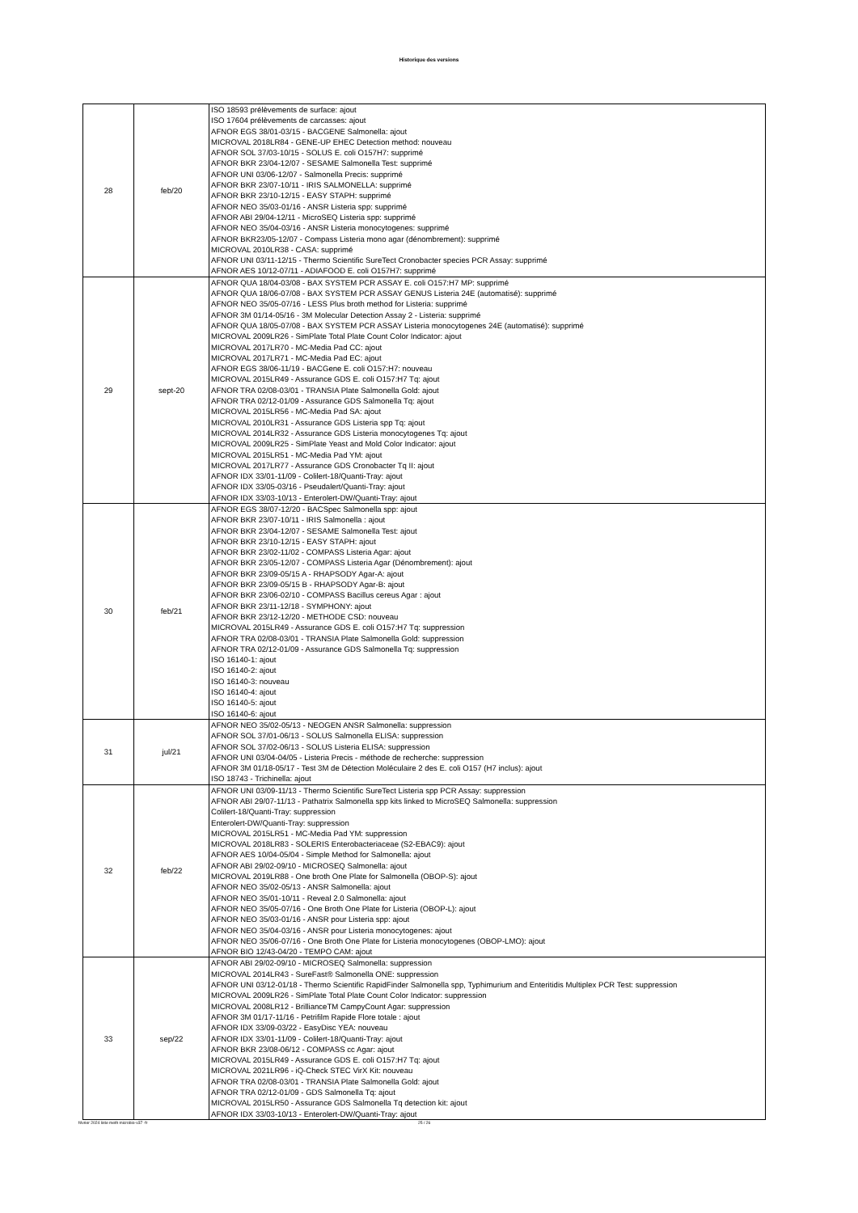Historique des versions
| 28 | feb/20 | ISO 18593 prélèvements de surface: ajout ISO 17604 prélèvements de carcasses: ajout AFNOR EGS 38/01-03/15 - BACGENE Salmonella: ajout MICROVAL 2018LR84 - GENE-UP EHEC Detection method: nouveau AFNOR SOL 37/03-10/15 - SOLUS E. coli O157H7: supprimé AFNOR BKR 23/04-12/07 - SESAME Salmonella Test: supprimé AFNOR UNI 03/06-12/07 - Salmonella Precis: supprimé AFNOR BKR 23/07-10/11 - IRIS SALMONELLA: supprimé AFNOR BKR 23/10-12/15 - EASY STAPH: supprimé AFNOR NEO 35/03-01/16 - ANSR Listeria spp: supprimé AFNOR ABI 29/04-12/11 - MicroSEQ Listeria spp: supprimé AFNOR NEO 35/04-03/16 - ANSR Listeria monocytogenes: supprimé AFNOR BKR23/05-12/07 - Compass Listeria mono agar (dénombrement): supprimé MICROVAL 2010LR38 - CASA: supprimé AFNOR UNI 03/11-12/15 - Thermo Scientific SureTect Cronobacter species PCR Assay: supprimé AFNOR AES 10/12-07/11 - ADIAFOOD E. coli O157H7: supprimé |
| 29 | sept-20 | AFNOR QUA 18/04-03/08 - BAX SYSTEM PCR ASSAY E. coli O157:H7 MP: supprimé AFNOR QUA 18/06-07/08 - BAX SYSTEM PCR ASSAY GENUS Listeria 24E (automatisé): supprimé AFNOR NEO 35/05-07/16 - LESS Plus broth method for Listeria: supprimé AFNOR 3M 01/14-05/16 - 3M Molecular Detection Assay 2 - Listeria: supprimé AFNOR QUA 18/05-07/08 - BAX SYSTEM PCR ASSAY Listeria monocytogenes 24E (automatisé): supprimé MICROVAL 2009LR26 - SimPlate Total Plate Count Color Indicator: ajout MICROVAL 2017LR70 - MC-Media Pad CC: ajout MICROVAL 2017LR71 - MC-Media Pad EC: ajout AFNOR EGS 38/06-11/19 - BACGene E. coli O157:H7: nouveau MICROVAL 2015LR49 - Assurance GDS E. coli O157:H7 Tq: ajout AFNOR TRA 02/08-03/01 - TRANSIA Plate Salmonella Gold: ajout AFNOR TRA 02/12-01/09 - Assurance GDS Salmonella Tq: ajout MICROVAL 2015LR56 - MC-Media Pad SA: ajout MICROVAL 2010LR31 - Assurance GDS Listeria spp Tq: ajout MICROVAL 2014LR32 - Assurance GDS Listeria monocytogenes Tq: ajout MICROVAL 2009LR25 - SimPlate Yeast and Mold Color Indicator: ajout MICROVAL 2015LR51 - MC-Media Pad YM: ajout MICROVAL 2017LR77 - Assurance GDS Cronobacter Tq II: ajout AFNOR IDX 33/01-11/09 - Colilert-18/Quanti-Tray: ajout AFNOR IDX 33/05-03/16 - Pseudalert/Quanti-Tray: ajout AFNOR IDX 33/03-10/13 - Enterolert-DW/Quanti-Tray: ajout |
| 30 | feb/21 | AFNOR EGS 38/07-12/20 - BACSpec Salmonella spp: ajout AFNOR BKR 23/07-10/11 - IRIS Salmonella : ajout AFNOR BKR 23/04-12/07 - SESAME Salmonella Test: ajout AFNOR BKR 23/10-12/15 - EASY STAPH: ajout AFNOR BKR 23/02-11/02 - COMPASS Listeria Agar: ajout AFNOR BKR 23/05-12/07 - COMPASS Listeria Agar (Dénombrement): ajout AFNOR BKR 23/09-05/15 A - RHAPSODY Agar-A: ajout AFNOR BKR 23/09-05/15 B - RHAPSODY Agar-B: ajout AFNOR BKR 23/06-02/10 - COMPASS Bacillus cereus Agar : ajout AFNOR BKR 23/11-12/18 - SYMPHONY: ajout AFNOR BKR 23/12-12/20 - METHODE CSD: nouveau MICROVAL 2015LR49 - Assurance GDS E. coli O157:H7 Tq: suppression AFNOR TRA 02/08-03/01 - TRANSIA Plate Salmonella Gold: suppression AFNOR TRA 02/12-01/09 - Assurance GDS Salmonella Tq: suppression ISO 16140-1: ajout ISO 16140-2: ajout ISO 16140-3: nouveau ISO 16140-4: ajout ISO 16140-5: ajout ISO 16140-6: ajout |
| 31 | jul/21 | AFNOR NEO 35/02-05/13 - NEOGEN ANSR Salmonella: suppression AFNOR SOL 37/01-06/13 - SOLUS Salmonella ELISA: suppression AFNOR SOL 37/02-06/13 - SOLUS Listeria ELISA: suppression AFNOR UNI 03/04-04/05 - Listeria Precis - méthode de recherche: suppression AFNOR 3M 01/18-05/17 - Test 3M de Détection Moléculaire 2 des E. coli O157 (H7 inclus): ajout ISO 18743 - Trichinella: ajout |
| 32 | feb/22 | AFNOR UNI 03/09-11/13 - Thermo Scientific SureTect Listeria spp PCR Assay: suppression AFNOR ABI 29/07-11/13 - Pathatrix Salmonella spp kits linked to MicroSEQ Salmonella: suppression Colilert-18/Quanti-Tray: suppression Enterolert-DW/Quanti-Tray: suppression MICROVAL 2015LR51 - MC-Media Pad YM: suppression MICROVAL 2018LR83 - SOLERIS Enterobacteriaceae (S2-EBAC9): ajout AFNOR AES 10/04-05/04 - Simple Method for Salmonella: ajout AFNOR ABI 29/02-09/10 - MICROSEQ Salmonella: ajout MICROVAL 2019LR88 - One broth One Plate for Salmonella (OBOP-S): ajout AFNOR NEO 35/02-05/13 - ANSR Salmonella: ajout AFNOR NEO 35/01-10/11 - Reveal 2.0 Salmonella: ajout AFNOR NEO 35/05-07/16 - One Broth One Plate for Listeria (OBOP-L): ajout AFNOR NEO 35/03-01/16 - ANSR pour Listeria spp: ajout AFNOR NEO 35/04-03/16 - ANSR pour Listeria monocytogenes: ajout AFNOR NEO 35/06-07/16 - One Broth One Plate for Listeria monocytogenes (OBOP-LMO): ajout AFNOR BIO 12/43-04/20 - TEMPO CAM: ajout |
| 33 | sep/22 | AFNOR ABI 29/02-09/10 - MICROSEQ Salmonella: suppression MICROVAL 2014LR43 - SureFast® Salmonella ONE: suppression AFNOR UNI 03/12-01/18 - Thermo Scientific RapidFinder Salmonella spp, Typhimurium and Enteritidis Multiplex PCR Test: suppression MICROVAL 2009LR26 - SimPlate Total Plate Count Color Indicator: suppression MICROVAL 2008LR12 - BrillianceTM CampyCount Agar: suppression AFNOR 3M 01/17-11/16 - Petrifilm Rapide Flore totale : ajout AFNOR IDX 33/09-03/22 - EasyDisc YEA: nouveau AFNOR IDX 33/01-11/09 - Colilert-18/Quanti-Tray: ajout AFNOR BKR 23/08-06/12 - COMPASS cc Agar: ajout MICROVAL 2015LR49 - Assurance GDS E. coli O157:H7 Tq: ajout MICROVAL 2021LR96 - iQ-Check STEC VirX Kit: nouveau AFNOR TRA 02/08-03/01 - TRANSIA Plate Salmonella Gold: ajout AFNOR TRA 02/12-01/09 - GDS Salmonella Tq: ajout MICROVAL 2015LR50 - Assurance GDS Salmonella Tq detection kit: ajout AFNOR IDX 33/03-10/13 - Enterolert-DW/Quanti-Tray: ajout |
février 2024 liste meth microbio-v37 -fr 25 / 26